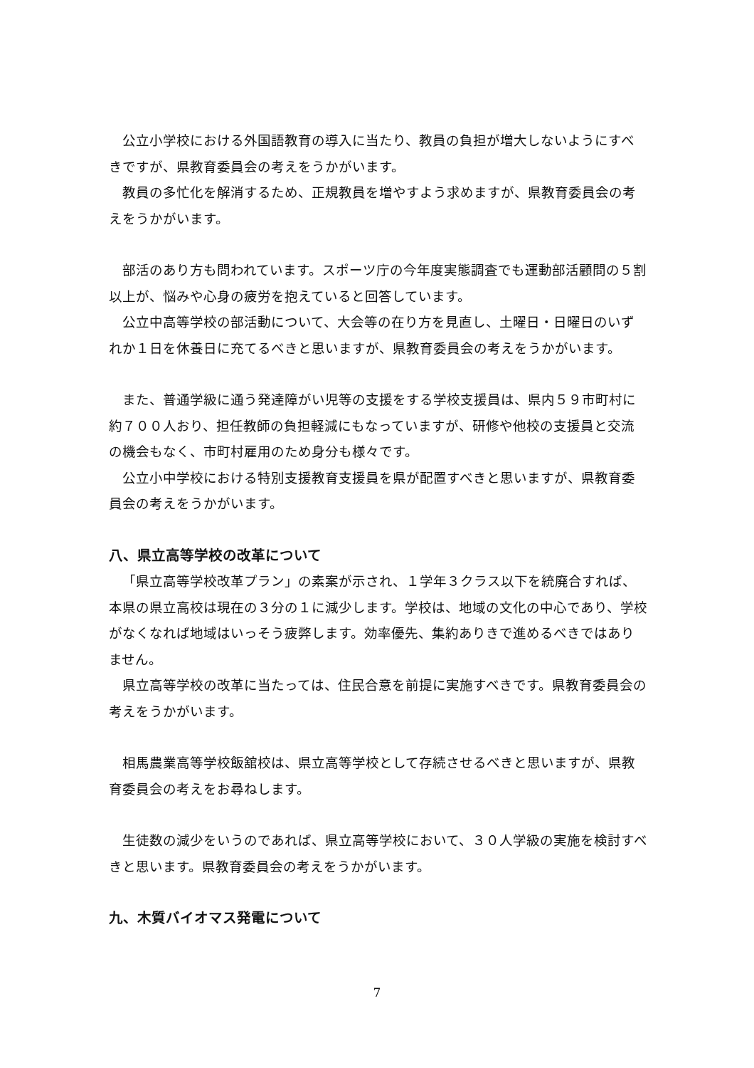公立小学校における外国語教育の導入に当たり、教員の負担が増大しないようにすべきですが、県教育委員会の考えをうかがいます。
教員の多忙化を解消するため、正規教員を増やすよう求めますが、県教育委員会の考えをうかがいます。
部活のあり方も問われています。スポーツ庁の今年度実態調査でも運動部活顧問の５割以上が、悩みや心身の疲労を抱えていると回答しています。
公立中高等学校の部活動について、大会等の在り方を見直し、土曜日・日曜日のいずれか１日を休養日に充てるべきと思いますが、県教育委員会の考えをうかがいます。
また、普通学級に通う発達障がい児等の支援をする学校支援員は、県内５９市町村に約７００人おり、担任教師の負担軽減にもなっていますが、研修や他校の支援員と交流の機会もなく、市町村雇用のため身分も様々です。
公立小中学校における特別支援教育支援員を県が配置すべきと思いますが、県教育委員会の考えをうかがいます。
八、県立高等学校の改革について
「県立高等学校改革プラン」の素案が示され、１学年３クラス以下を統廃合すれば、本県の県立高校は現在の３分の１に減少します。学校は、地域の文化の中心であり、学校がなくなれば地域はいっそう疲弊します。効率優先、集約ありきで進めるべきではありません。
県立高等学校の改革に当たっては、住民合意を前提に実施すべきです。県教育委員会の考えをうかがいます。
相馬農業高等学校飯舘校は、県立高等学校として存続させるべきと思いますが、県教育委員会の考えをお尋ねします。
生徒数の減少をいうのであれば、県立高等学校において、３０人学級の実施を検討すべきと思います。県教育委員会の考えをうかがいます。
九、木質バイオマス発電について
7